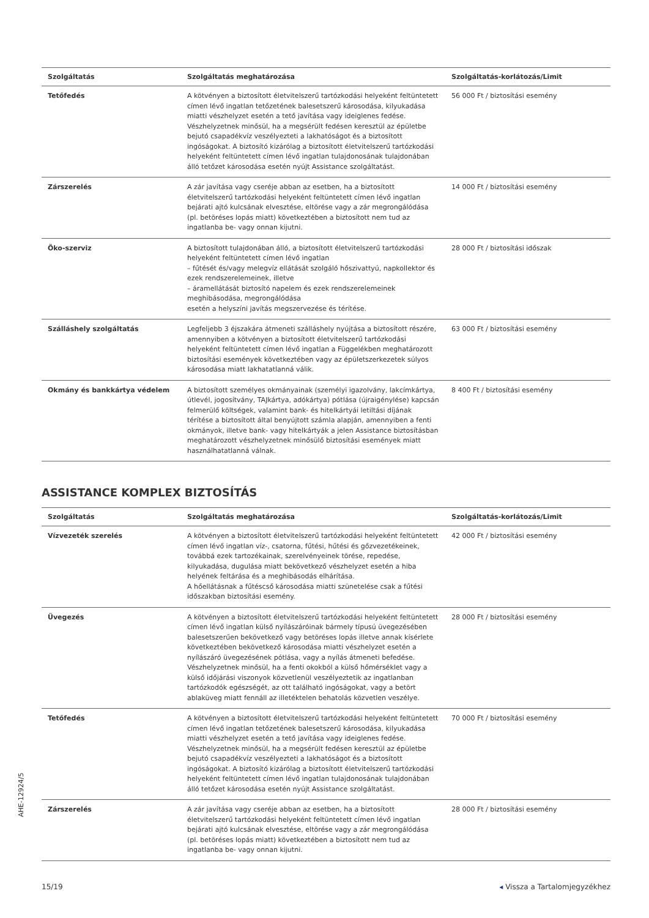| Szolgáltatás | Szolgáltatás meghatározása | Szolgáltatás-korlátozás/Limit |
| --- | --- | --- |
| Tetőfedés | A kötvényen a biztosított életvitelszerű tartózkodási helyeként feltüntetett címen lévő ingatlan tetőzetének balesetszerű károsodása, kilyukadása miatti vészhelyzet esetén a tető javítása vagy ideiglenes fedése. Vészhelyzetnek minősül, ha a megsérült fedésen keresztül az épületbe bejutó csapadékvíz veszélyezteti a lakhatóságot és a biztosított ingóságokat. A biztosító kizárólag a biztosított életvitelszerű tartózkodási helyeként feltüntetett címen lévő ingatlan tulajdonosának tulajdonában álló tetőzet károsodása esetén nyújt Assistance szolgáltatást. | 56 000 Ft / biztosítási esemény |
| Zárszerelés | A zár javítása vagy cseréje abban az esetben, ha a biztosított életvitelszerű tartózkodási helyeként feltüntetett címen lévő ingatlan bejárati ajtó kulcsának elvesztése, eltörése vagy a zár megrongálódása (pl. betöréses lopás miatt) következtében a biztosított nem tud az ingatlanba be- vagy onnan kijutni. | 14 000 Ft / biztosítási esemény |
| Öko-szerviz | A biztosított tulajdonában álló, a biztosított életvitelszerű tartózkodási helyeként feltüntetett címen lévő ingatlan – fűtését és/vagy melegvíz ellátását szolgáló hőszivattyú, napkollektor és ezek rendszerelemeinek, illetve – áramellátását biztosító napelem és ezek rendszerelemeinek meghibásodása, megrongálódása esetén a helyszíni javítás megszervezése és térítése. | 28 000 Ft / biztosítási időszak |
| Szálláshely szolgáltatás | Legfeljebb 3 éjszakára átmeneti szálláshely nyújtása a biztosított részére, amennyiben a kötvényen a biztosított életvitelszerű tartózkodási helyeként feltüntetett címen lévő ingatlan a Függelékben meghatározott biztosítási események következtében vagy az épületszerkezetek súlyos károsodása miatt lakhatatlanná válik. | 63 000 Ft / biztosítási esemény |
| Okmány és bankkártya védelem | A biztosított személyes okmányainak (személyi igazolvány, lakcímkártya, útlevél, jogosítvány, TAJkártya, adókártya) pótlása (újraigénylése) kapcsán felmerülő költségek, valamint bank- és hitelkártyái letiltási díjának térítése a biztosított által benyújtott számla alapján, amennyiben a fenti okmányok, illetve bank- vagy hitelkártyák a jelen Assistance biztosításban meghatározott vészhelyzetnek minősülő biztosítási események miatt használhatatlanná válnak. | 8 400 Ft / biztosítási esemény |
ASSISTANCE KOMPLEX BIZTOSÍTÁS
| Szolgáltatás | Szolgáltatás meghatározása | Szolgáltatás-korlátozás/Limit |
| --- | --- | --- |
| Vízvezeték szerelés | A kötvényen a biztosított életvitelszerű tartózkodási helyeként feltüntetett címen lévő ingatlan víz-, csatorna, fűtési, hűtési és gőzvezetékeinek, továbbá ezek tartozékainak, szerelvényeinek törése, repedése, kilyukadása, dugulása miatt bekövetkező vészhelyzet esetén a hiba helyének feltárása és a meghibásodás elhárítása. A hőellátásnak a fűtéscső károsodása miatti szünetelése csak a fűtési időszakban biztosítási esemény. | 42 000 Ft / biztosítási esemény |
| Üvegezés | A kötvényen a biztosított életvitelszerű tartózkodási helyeként feltüntetett címen lévő ingatlan külső nyílászáróinak bármely típusú üvegezésében balesetszerűen bekövetkező vagy betöréses lopás illetve annak kísérlete következtében bekövetkező károsodása miatti vészhelyzet esetén a nyílászáró üvegezésének pótlása, vagy a nyílás átmeneti befedése. Vészhelyzetnek minősül, ha a fenti okokból a külső hőmérséklet vagy a külső időjárási viszonyok közvetlenül veszélyeztetik az ingatlanban tartózkodók egészségét, az ott található ingóságokat, vagy a betört ablaküveg miatt fennáll az illetéktelen behatolás közvetlen veszélye. | 28 000 Ft / biztosítási esemény |
| Tetőfedés | A kötvényen a biztosított életvitelszerű tartózkodási helyeként feltüntetett címen lévő ingatlan tetőzetének balesetszerű károsodása, kilyukadása miatti vészhelyzet esetén a tető javítása vagy ideiglenes fedése. Vészhelyzetnek minősül, ha a megsérült fedésen keresztül az épületbe bejutó csapadékvíz veszélyezteti a lakhatóságot és a biztosított ingóságokat. A biztosító kizárólag a biztosított életvitelszerű tartózkodási helyeként feltüntetett címen lévő ingatlan tulajdonosának tulajdonában álló tetőzet károsodása esetén nyújt Assistance szolgáltatást. | 70 000 Ft / biztosítási esemény |
| Zárszerelés | A zár javítása vagy cseréje abban az esetben, ha a biztosított életvitelszerű tartózkodási helyeként feltüntetett címen lévő ingatlan bejárati ajtó kulcsának elvesztése, eltörése vagy a zár megrongálódása (pl. betöréses lopás miatt) következtében a biztosított nem tud az ingatlanba be- vagy onnan kijutni. | 28 000 Ft / biztosítási esemény |
AHE-12924/5
15/19 ◂ Vissza a Tartalomjegyzékhez